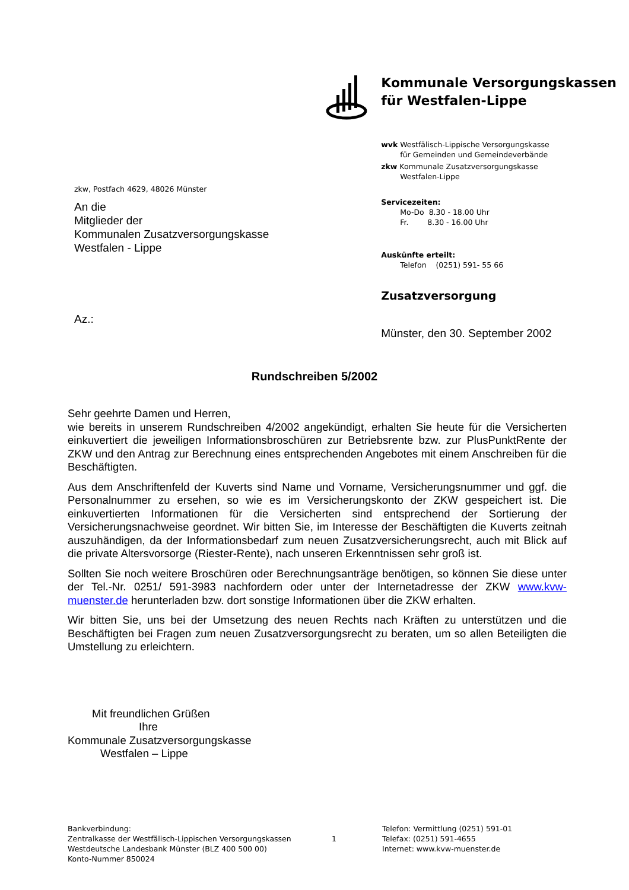zkw, Postfach 4629, 48026 Münster
An die
Mitglieder der
Kommunalen Zusatzversorgungskasse
Westfalen - Lippe
Az.:
Kommunale Versorgungskassen
für Westfalen-Lippe
wvk Westfälisch-Lippische Versorgungskasse
für Gemeinden und Gemeindeverbände
zkw Kommunale Zusatzversorgungskasse
Westfalen-Lippe
Servicezeiten:
Mo-Do 8.30 - 18.00 Uhr
Fr. 8.30 - 16.00 Uhr
Auskünfte erteilt:
Telefon (0251) 591- 55 66
Zusatzversorgung
Münster, den 30. September 2002
Rundschreiben 5/2002
Sehr geehrte Damen und Herren,
wie bereits in unserem Rundschreiben 4/2002 angekündigt, erhalten Sie heute für die Versicherten einkuvertiert die jeweiligen Informationsbroschüren zur Betriebsrente bzw. zur PlusPunktRente der ZKW und den Antrag zur Berechnung eines entsprechenden Angebotes mit einem Anschreiben für die Beschäftigten.
Aus dem Anschriftenfeld der Kuverts sind Name und Vorname, Versicherungsnummer und ggf. die Personalnummer zu ersehen, so wie es im Versicherungskonto der ZKW gespeichert ist. Die einkuvertierten Informationen für die Versicherten sind entsprechend der Sortierung der Versicherungsnachweise geordnet. Wir bitten Sie, im Interesse der Beschäftigten die Kuverts zeitnah auszuhändigen, da der Informationsbedarf zum neuen Zusatzversicherungsrecht, auch mit Blick auf die private Altersvorsorge (Riester-Rente), nach unseren Erkenntnissen sehr groß ist.
Sollten Sie noch weitere Broschüren oder Berechnungsanträge benötigen, so können Sie diese unter der Tel.-Nr. 0251/ 591-3983 nachfordern oder unter der Internetadresse der ZKW www.kvw-muenster.de herunterladen bzw. dort sonstige Informationen über die ZKW erhalten.
Wir bitten Sie, uns bei der Umsetzung des neuen Rechts nach Kräften zu unterstützen und die Beschäftigten bei Fragen zum neuen Zusatzversorgungsrecht zu beraten, um so allen Beteiligten die Umstellung zu erleichtern.
Mit freundlichen Grüßen
Ihre
Kommunale Zusatzversorgungskasse
Westfalen – Lippe
Bankverbindung:
Zentralkasse der Westfälisch-Lippischen Versorgungskassen
Westdeutsche Landesbank Münster (BLZ 400 500 00)
Konto-Nummer 850024
1
Telefon: Vermittlung (0251) 591-01
Telefax: (0251) 591-4655
Internet: www.kvw-muenster.de